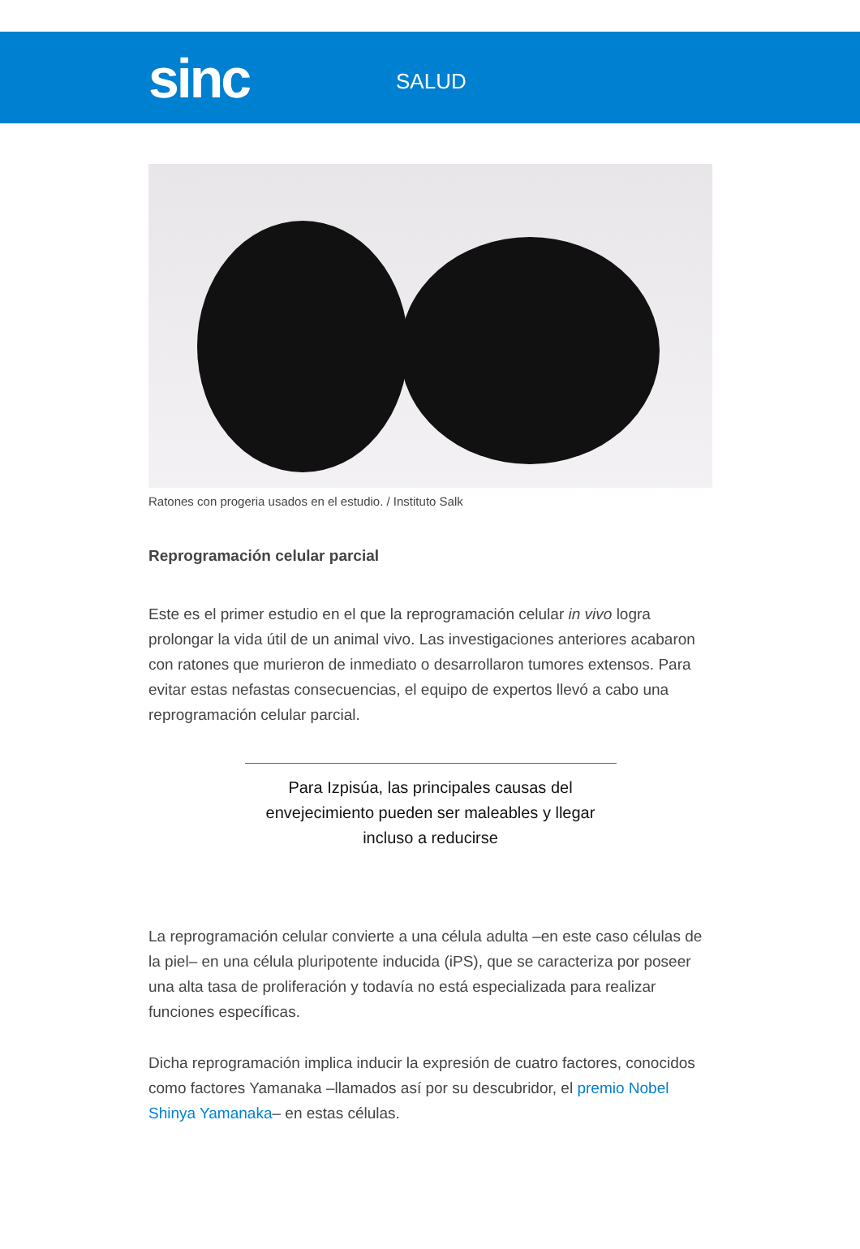sinc
SALUD
Ratones con progeria usados en el estudio. / Instituto Salk
Reprogramación celular parcial
Este es el primer estudio en el que la reprogramación celular in vivo logra prolongar la vida útil de un animal vivo. Las investigaciones anteriores acabaron con ratones que murieron de inmediato o desarrollaron tumores extensos. Para evitar estas nefastas consecuencias, el equipo de expertos llevó a cabo una reprogramación celular parcial.
Para Izpisúa, las principales causas del envejecimiento pueden ser maleables y llegar incluso a reducirse
La reprogramación celular convierte a una célula adulta –en este caso células de la piel– en una célula pluripotente inducida (iPS), que se caracteriza por poseer una alta tasa de proliferación y todavía no está especializada para realizar funciones específicas.
Dicha reprogramación implica inducir la expresión de cuatro factores, conocidos como factores Yamanaka –llamados así por su descubridor, el premio Nobel Shinya Yamanaka– en estas células.